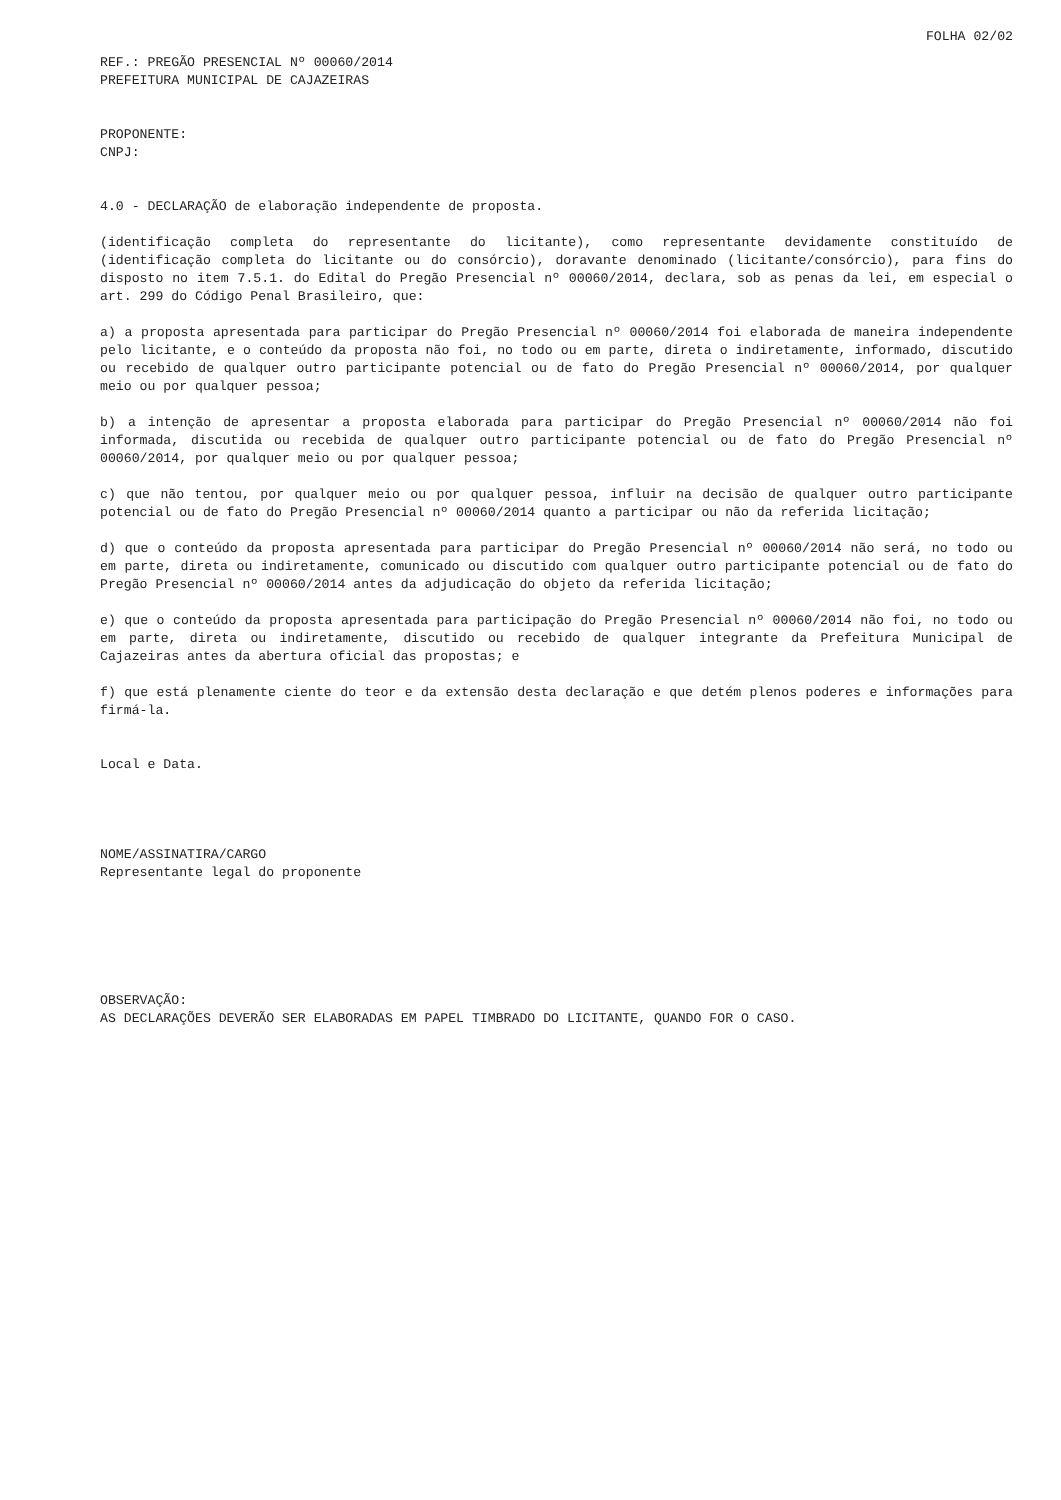FOLHA 02/02
REF.: PREGÃO PRESENCIAL Nº 00060/2014
PREFEITURA MUNICIPAL DE CAJAZEIRAS
PROPONENTE:
CNPJ:
4.0 - DECLARAÇÃO de elaboração independente de proposta.
(identificação completa do representante do licitante), como representante devidamente constituído de (identificação completa do licitante ou do consórcio), doravante denominado (licitante/consórcio), para fins do disposto no item 7.5.1. do Edital do Pregão Presencial nº 00060/2014, declara, sob as penas da lei, em especial o art. 299 do Código Penal Brasileiro, que:
a) a proposta apresentada para participar do Pregão Presencial nº 00060/2014 foi elaborada de maneira independente pelo licitante, e o conteúdo da proposta não foi, no todo ou em parte, direta o indiretamente, informado, discutido ou recebido de qualquer outro participante potencial ou de fato do Pregão Presencial nº 00060/2014, por qualquer meio ou por qualquer pessoa;
b) a intenção de apresentar a proposta elaborada para participar do Pregão Presencial nº 00060/2014 não foi informada, discutida ou recebida de qualquer outro participante potencial ou de fato do Pregão Presencial nº 00060/2014, por qualquer meio ou por qualquer pessoa;
c) que não tentou, por qualquer meio ou por qualquer pessoa, influir na decisão de qualquer outro participante potencial ou de fato do Pregão Presencial nº 00060/2014 quanto a participar ou não da referida licitação;
d) que o conteúdo da proposta apresentada para participar do Pregão Presencial nº 00060/2014 não será, no todo ou em parte, direta ou indiretamente, comunicado ou discutido com qualquer outro participante potencial ou de fato do Pregão Presencial nº 00060/2014 antes da adjudicação do objeto da referida licitação;
e) que o conteúdo da proposta apresentada para participação do Pregão Presencial nº 00060/2014 não foi, no todo ou em parte, direta ou indiretamente, discutido ou recebido de qualquer integrante da Prefeitura Municipal de Cajazeiras antes da abertura oficial das propostas; e
f) que está plenamente ciente do teor e da extensão desta declaração e que detém plenos poderes e informações para firmá-la.
Local e Data.
NOME/ASSINATIRA/CARGO
Representante legal do proponente
OBSERVAÇÃO:
AS DECLARAÇÕES DEVERÃO SER ELABORADAS EM PAPEL TIMBRADO DO LICITANTE, QUANDO FOR O CASO.